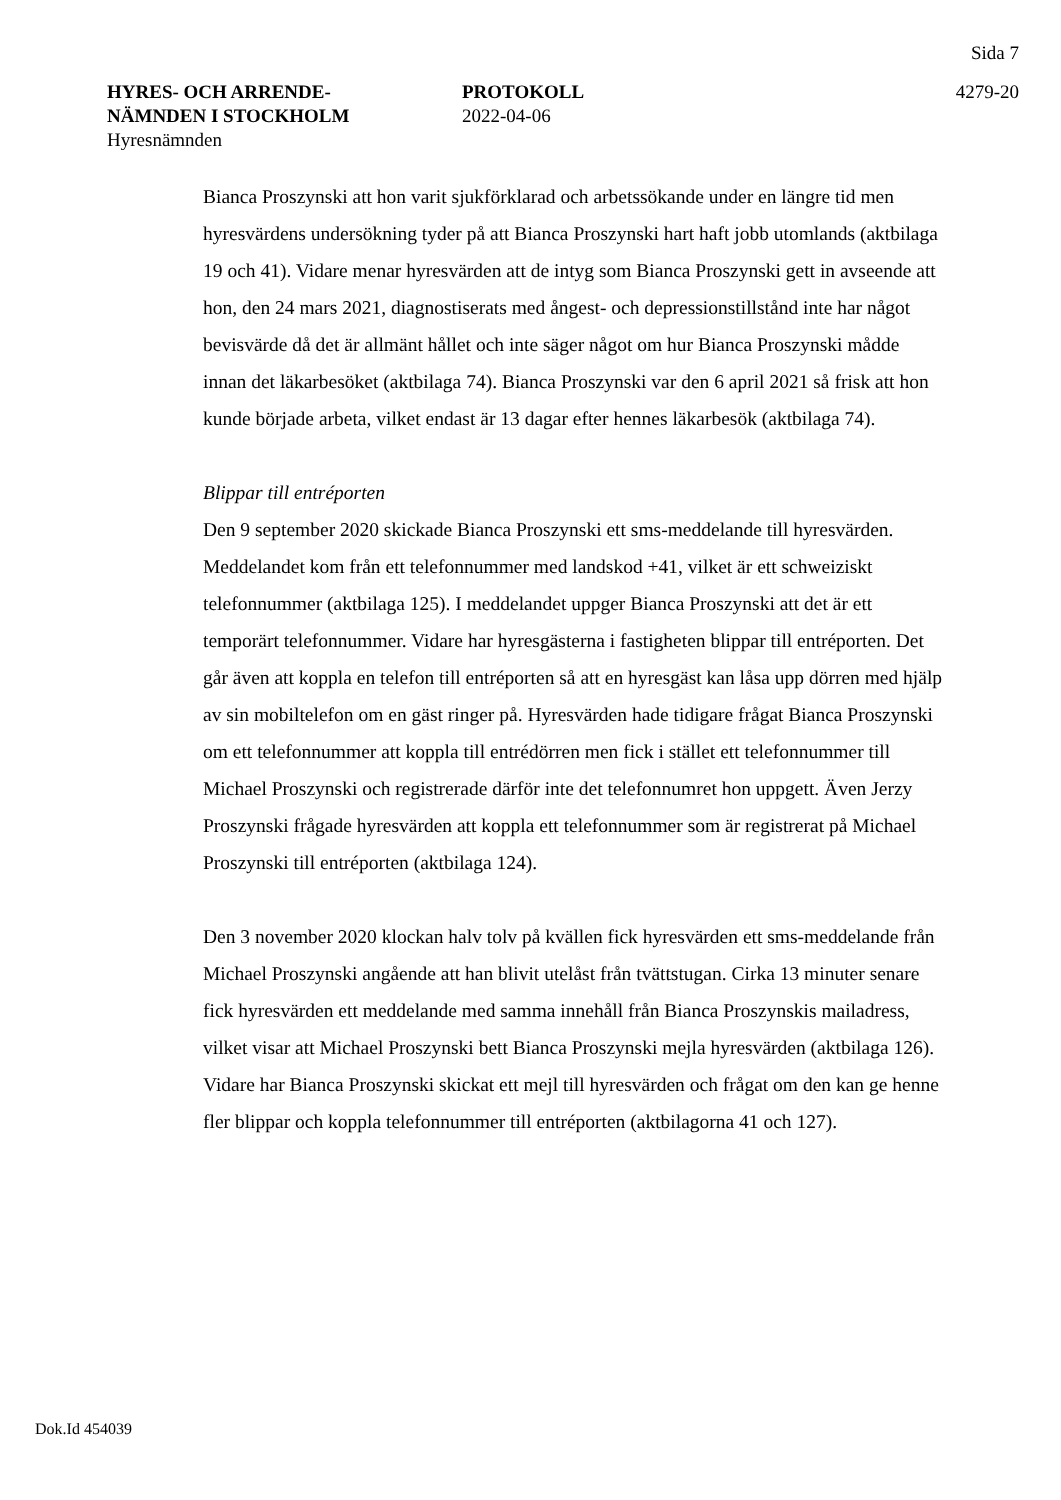Sida 7
HYRES- OCH ARRENDE-
NÄMNDEN I STOCKHOLM
Hyresnämnden
PROTOKOLL
2022-04-06
4279-20
Bianca Proszynski att hon varit sjukförklarad och arbetssökande under en längre tid men hyresvärdens undersökning tyder på att Bianca Proszynski hart haft jobb utomlands (aktbilaga 19 och 41). Vidare menar hyresvärden att de intyg som Bianca Proszynski gett in avseende att hon, den 24 mars 2021, diagnostiserats med ångest- och depressionstillstånd inte har något bevisvärde då det är allmänt hållet och inte säger något om hur Bianca Proszynski mådde innan det läkarbesöket (aktbilaga 74). Bianca Proszynski var den 6 april 2021 så frisk att hon kunde började arbeta, vilket endast är 13 dagar efter hennes läkarbesök (aktbilaga 74).
Blippar till entréporten
Den 9 september 2020 skickade Bianca Proszynski ett sms-meddelande till hyresvärden. Meddelandet kom från ett telefonnummer med landskod +41, vilket är ett schweiziskt telefonnummer (aktbilaga 125). I meddelandet uppger Bianca Proszynski att det är ett temporärt telefonnummer. Vidare har hyresgästerna i fastigheten blippar till entréporten. Det går även att koppla en telefon till entréporten så att en hyresgäst kan låsa upp dörren med hjälp av sin mobiltelefon om en gäst ringer på. Hyresvärden hade tidigare frågat Bianca Proszynski om ett telefonnummer att koppla till entrédörren men fick i stället ett telefonnummer till Michael Proszynski och registrerade därför inte det telefonnumret hon uppgett. Även Jerzy Proszynski frågade hyresvärden att koppla ett telefonnummer som är registrerat på Michael Proszynski till entréporten (aktbilaga 124).
Den 3 november 2020 klockan halv tolv på kvällen fick hyresvärden ett sms-meddelande från Michael Proszynski angående att han blivit utelåst från tvättstugan. Cirka 13 minuter senare fick hyresvärden ett meddelande med samma innehåll från Bianca Proszynskis mailadress, vilket visar att Michael Proszynski bett Bianca Proszynski mejla hyresvärden (aktbilaga 126). Vidare har Bianca Proszynski skickat ett mejl till hyresvärden och frågat om den kan ge henne fler blippar och koppla telefonnummer till entréporten (aktbilagorna 41 och 127).
Dok.Id 454039